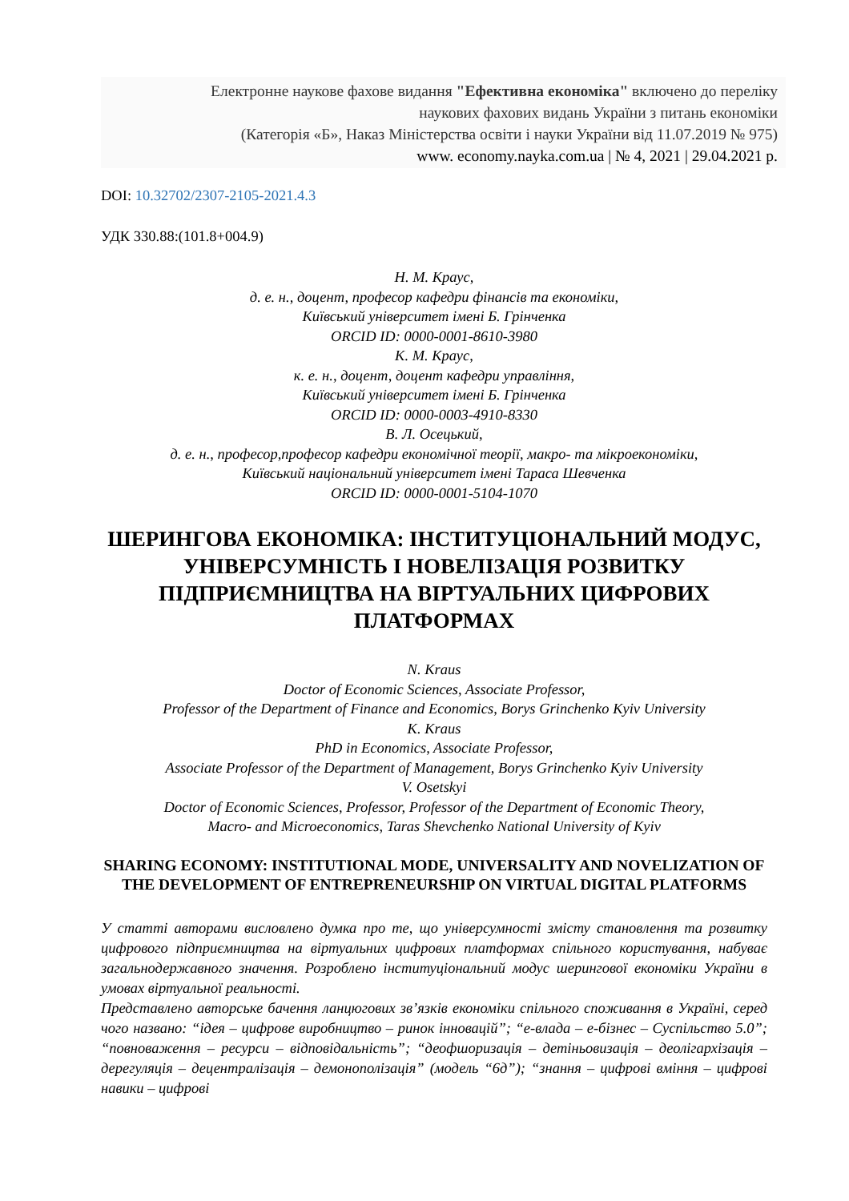Електронне наукове фахове видання "Ефективна економіка" включено до переліку
наукових фахових видань України з питань економіки
(Категорія «Б», Наказ Міністерства освіти і науки України від 11.07.2019 № 975)
www. economy.nayka.com.ua | № 4, 2021 | 29.04.2021 р.
DOI: 10.32702/2307-2105-2021.4.3
УДК 330.88:(101.8+004.9)
Н. М. Краус,
д. е. н., доцент, професор кафедри фінансів та економіки,
Київський університет імені Б. Грінченка
ORCID ID: 0000-0001-8610-3980
К. М. Краус,
к. е. н., доцент, доцент кафедри управління,
Київський університет імені Б. Грінченка
ORCID ID: 0000-0003-4910-8330
В. Л. Осецький,
д. е. н., професор,професор кафедри економічної теорії, макро- та мікроекономіки,
Київський національний університет імені Тараса Шевченка
ORCID ID: 0000-0001-5104-1070
ШЕРИНГОВА ЕКОНОМІКА: ІНСТИТУЦІОНАЛЬНИЙ МОДУС, УНІВЕРСУМНІСТЬ І НОВЕЛІЗАЦІЯ РОЗВИТКУ ПІДПРИЄМНИЦТВА НА ВІРТУАЛЬНИХ ЦИФРОВИХ ПЛАТФОРМАХ
N. Kraus
Doctor of Economic Sciences, Associate Professor,
Professor of the Department of Finance and Economics, Borys Grinchenko Kyiv University
K. Kraus
PhD in Economics, Associate Professor,
Associate Professor of the Department of Management, Borys Grinchenko Kyiv University
V. Osetskyi
Doctor of Economic Sciences, Professor, Professor of the Department of Economic Theory,
Macro- and Microeconomics, Taras Shevchenko National University of Kyiv
SHARING ECONOMY: INSTITUTIONAL MODE, UNIVERSALITY AND NOVELIZATION OF THE DEVELOPMENT OF ENTREPRENEURSHIP ON VIRTUAL DIGITAL PLATFORMS
У статті авторами висловлено думка про те, що універсумності змісту становлення та розвитку цифрового підприємництва на віртуальних цифрових платформах спільного користування, набуває загальнодержавного значення. Розроблено інституціональний модус шерингової економіки України в умовах віртуальної реальності.
Представлено авторське бачення ланцюгових зв’язків економіки спільного споживання в Україні, серед чого названо: “ідея – цифрове виробництво – ринок інновацій”; “е-влада – е-бізнес – Суспільство 5.0”; “повноваження – ресурси – відповідальність”; “деофшоризація – детіньовизація – деолігархізація – дерегуляція – децентралізація – демонополізація” (модель “6д”); “знання – цифрові вміння – цифрові навики – цифрові